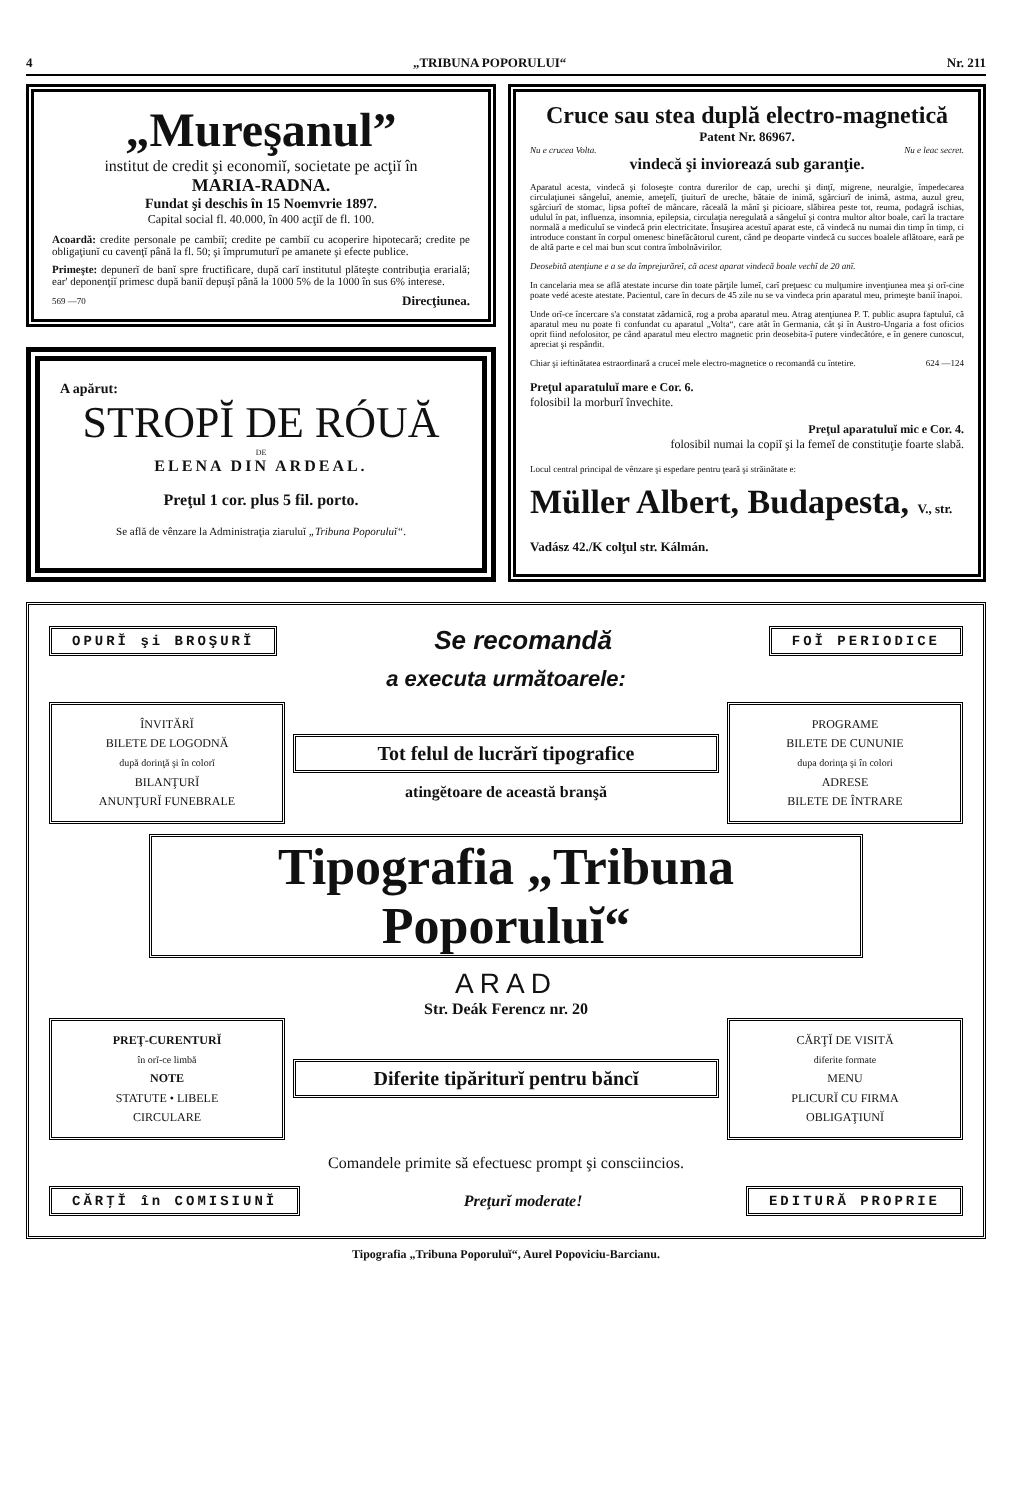4 „TRIBUNA POPORULUI“Nr. 211
„Mureşanul”
institut de credit şi economiĭ, societate pe acţiĭ în
MARIA-RADNA.
Fundat şi deschis în 15 Noemvrie 1897.
Capital social fl. 40.000, în 400 acţiĭ de fl. 100.
Acoardă: credite personale pe cambiĭ; credite pe cambiĭ cu acoperire hipotecară; credite pe obligaţiunĭ cu cavenţĭ până la fl. 50; şi împrumuturĭ pe amanete şi efecte publice.
Primeşte: depunerĭ de banĭ spre fructificare, după carĭ institutul plăteşte contribuţia erarială; ear' deponenţiĭ primesc după baniĭ depuşĭ până la 1000 5% de la 1000 în sus 6% interese.
569 —70 Direcţiunea.
A apărut:
STROPĬ DE RÓUĂ
DE
ELENA DIN ARDEAL.
Preţul 1 cor. plus 5 fil. porto.
Se află de vênzare la Administraţia ziaruluĭ „Tribuna Poporuluĭ“.
Cruce sau stea duplă electro-magnetică
Patent Nr. 86967.
Nu e crucea Volta. Nu e leac secret.
vindecă şi invioreazá sub garanţie.
Aparatul acesta, vindecă şi foloseşte contra durerilor de cap, urechi şi dinţĭ, migrene, neuralgie, împedecarea circulaţiunei sângeluĭ, anemie, ameţelĭ, ţiuiturĭ de ureche, bătaie de inimă, sgârciurĭ de inimă, astma, auzul greu, sgârciurĭ de stomac, lipsa pofteĭ de mâncare, răceală la mânĭ şi picioare, slăbirea peste tot, reuma, podagră ischias, udulul în pat, influenza, insomnia, epilepsia, circulaţia neregulată a sângeluĭ şi contra multor altor boale, carĭ la tractare normală a mediculuĭ se vindecă prin electricitate. Însuşirea acestuĭ aparat este, că vindecă nu numai din timp în timp, ci introduce constant în corpul omenesc binefăcătorul curent, când pe deoparte vindecă cu succes boalele aflătoare, eară pe de altă parte e cel mai bun scut contra îmbolnăvirilor.
Deosebită atenţiune e a se da împrejurăreĭ, că acest aparat vindecă boale vechĭ de 20 anĭ.
In cancelaria mea se află atestate incurse din toate părţile lumeĭ, carĭ preţuesc cu mulţumire invenţiunea mea şi orĭ-cine poate vedé aceste atestate. Pacientul, care în decurs de 45 zile nu se va vindeca prin aparatul meu, primeşte baniĭ înapoi.
Unde orĭ-ce încercare s'a constatat zădarnică, rog a proba aparatul meu. Atrag atenţiunea P. T. public asupra faptuluĭ, că aparatul meu nu poate fi confundat cu aparatul „Volta“, care atât în Germania, cât şi în Austro-Ungaria a fost oficios oprit fiind nefolositor, pe când aparatul meu electro magnetic prin deosebita-ĭ putere vindecătóre, e în genere cunoscut, apreciat şi respândit.
Chiar şi ieftinătatea estraordinară a cruceĭ mele electro-magnetice o recomandă cu întetire. 624 —124
Preţul aparatuluĭ mare e Cor. 6.
folosibil la morburĭ învechite.
Preţul aparatuluĭ mic e Cor. 4.
folosibil numai la copiĭ şi la femeĭ de constituţie foarte slabă.
Locul central principal de vênzare şi espedare pentru ţeară şi străinătate e:
Müller Albert, Budapesta, V., str. Vadász 42./K colţul str. Kálmán.
OPURĬ şi BROŞURĬ Se recomandă FOĬ PERIODICE
a executa următoarele:
ÎNVITĂRĬ
BILETE DE LOGODNĂ
după dorinţă şi în colorĭ
BILANŢURĬ
ANUNŢURĬ FUNEBRALE
Tot felul de lucrărĭ tipografice
atingĕtoare de această branşă
PROGRAME
BILETE DE CUNUNIE
dupa dorinţa şi în colori
ADRESE
BILETE DE ÎNTRARE
Tipografia „Tribuna Poporuluĭ“
ARAD
Str. Deák Ferencz nr. 20
PREŢ-CURENTURĬ
în orĭ-ce limbă
NOTE
STATUTE • LIBELE
CIRCULARE
Diferite tipăriturĭ pentru băncĭ
CĂRŢĬ DE VISITĂ
diferite formate
MENU
PLICURĬ CU FIRMA
OBLIGAŢIUNĬ
Comandele primite să efectuesc prompt şi consciincios.
CĂRŢĬ în COMISIUNĬ Preţurĭ moderate! EDITURĂ PROPRIE
Tipografia „Tribuna Poporuluĭ“, Aurel Popoviciu-Barcianu.